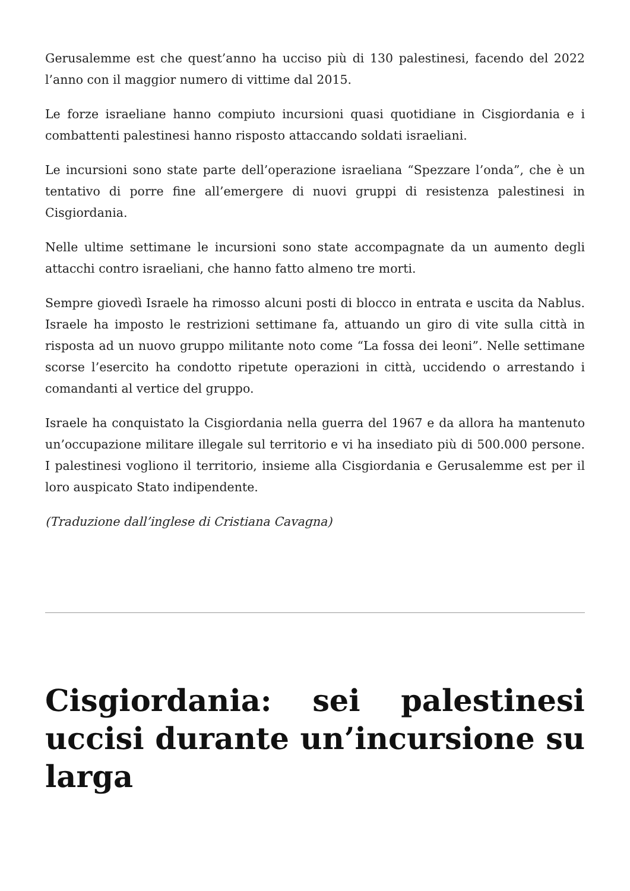Gerusalemme est che quest’anno ha ucciso più di 130 palestinesi, facendo del 2022 l’anno con il maggior numero di vittime dal 2015.
Le forze israeliane hanno compiuto incursioni quasi quotidiane in Cisgiordania e i combattenti palestinesi hanno risposto attaccando soldati israeliani.
Le incursioni sono state parte dell’operazione israeliana “Spezzare l’onda”, che è un tentativo di porre fine all’emergere di nuovi gruppi di resistenza palestinesi in Cisgiordania.
Nelle ultime settimane le incursioni sono state accompagnate da un aumento degli attacchi contro israeliani, che hanno fatto almeno tre morti.
Sempre giovedì Israele ha rimosso alcuni posti di blocco in entrata e uscita da Nablus. Israele ha imposto le restrizioni settimane fa, attuando un giro di vite sulla città in risposta ad un nuovo gruppo militante noto come “La fossa dei leoni”. Nelle settimane scorse l’esercito ha condotto ripetute operazioni in città, uccidendo o arrestando i comandanti al vertice del gruppo.
Israele ha conquistato la Cisgiordania nella guerra del 1967 e da allora ha mantenuto un’occupazione militare illegale sul territorio e vi ha insediato più di 500.000 persone. I palestinesi vogliono il territorio, insieme alla Cisgiordania e Gerusalemme est per il loro auspicato Stato indipendente.
(Traduzione dall’inglese di Cristiana Cavagna)
Cisgiordania: sei palestinesi uccisi durante un’incursione su larga